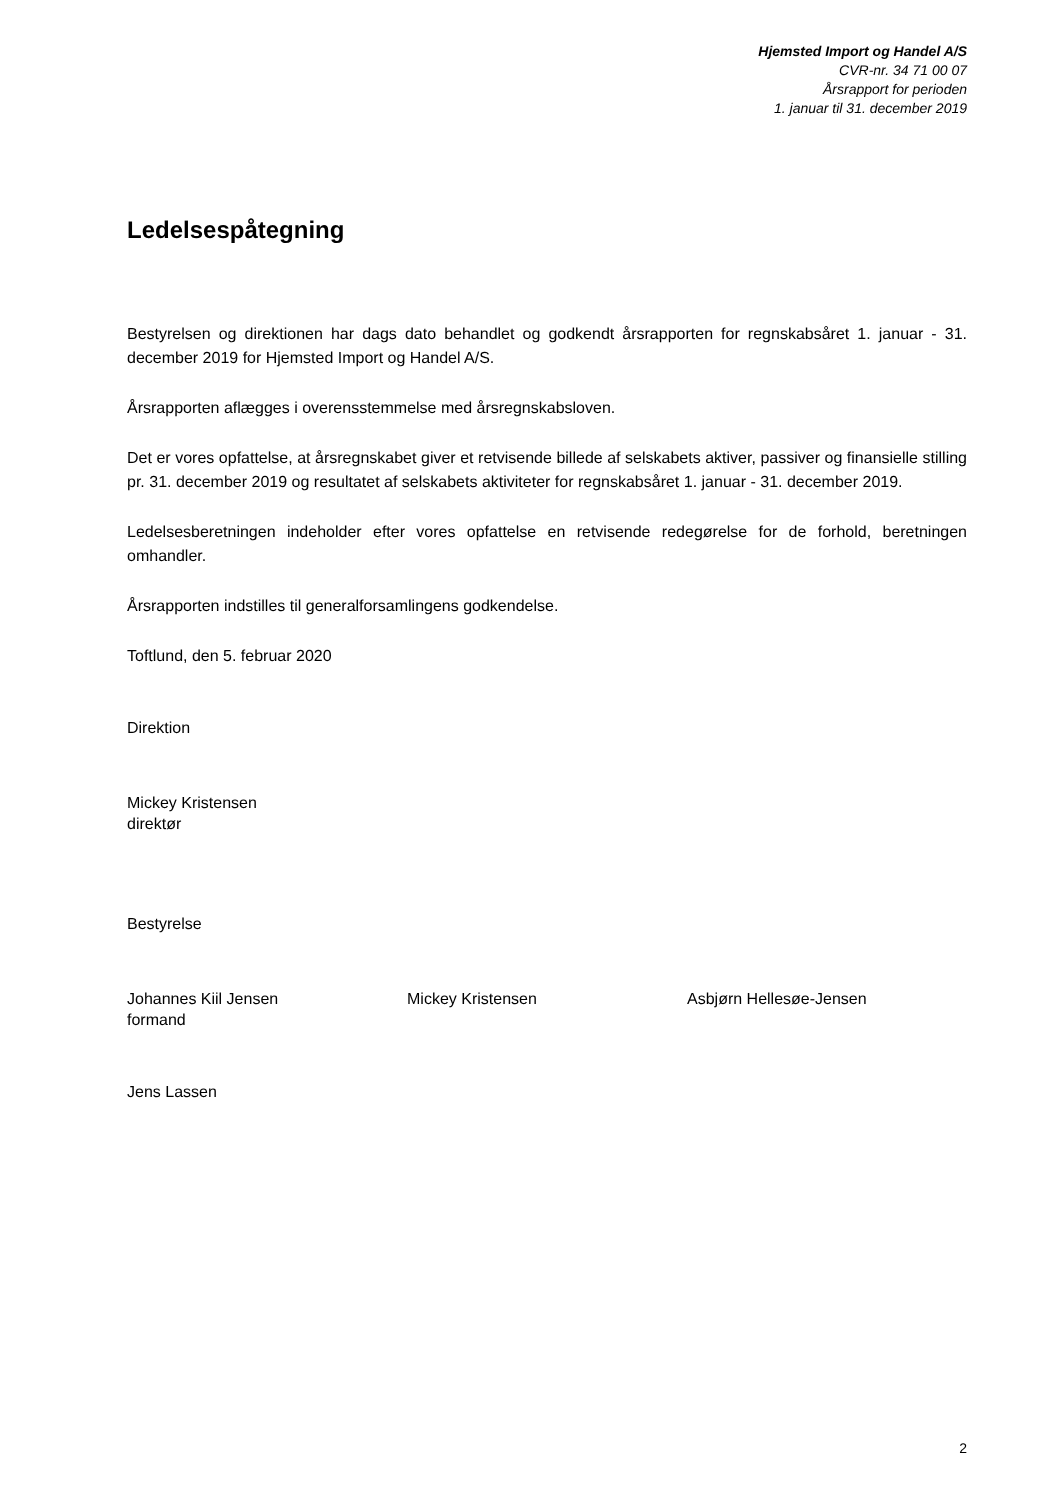Hjemsted Import og Handel A/S
CVR-nr. 34 71 00 07
Årsrapport for perioden
1. januar til 31. december 2019
Ledelsespåtegning
Bestyrelsen og direktionen har dags dato behandlet og godkendt årsrapporten for regnskabsåret 1. januar - 31. december 2019 for Hjemsted Import og Handel A/S.
Årsrapporten aflægges i overensstemmelse med årsregnskabsloven.
Det er vores opfattelse, at årsregnskabet giver et retvisende billede af selskabets aktiver, passiver og finansielle stilling pr. 31. december 2019 og resultatet af selskabets aktiviteter for regnskabsåret 1. januar - 31. december 2019.
Ledelsesberetningen indeholder efter vores opfattelse en retvisende redegørelse for de forhold, beretningen omhandler.
Årsrapporten indstilles til generalforsamlingens godkendelse.
Toftlund, den 5. februar 2020
Direktion
Mickey Kristensen
direktør
Bestyrelse
Johannes Kiil Jensen
formand
Mickey Kristensen Asbjørn Hellesøe-Jensen
Jens Lassen
2